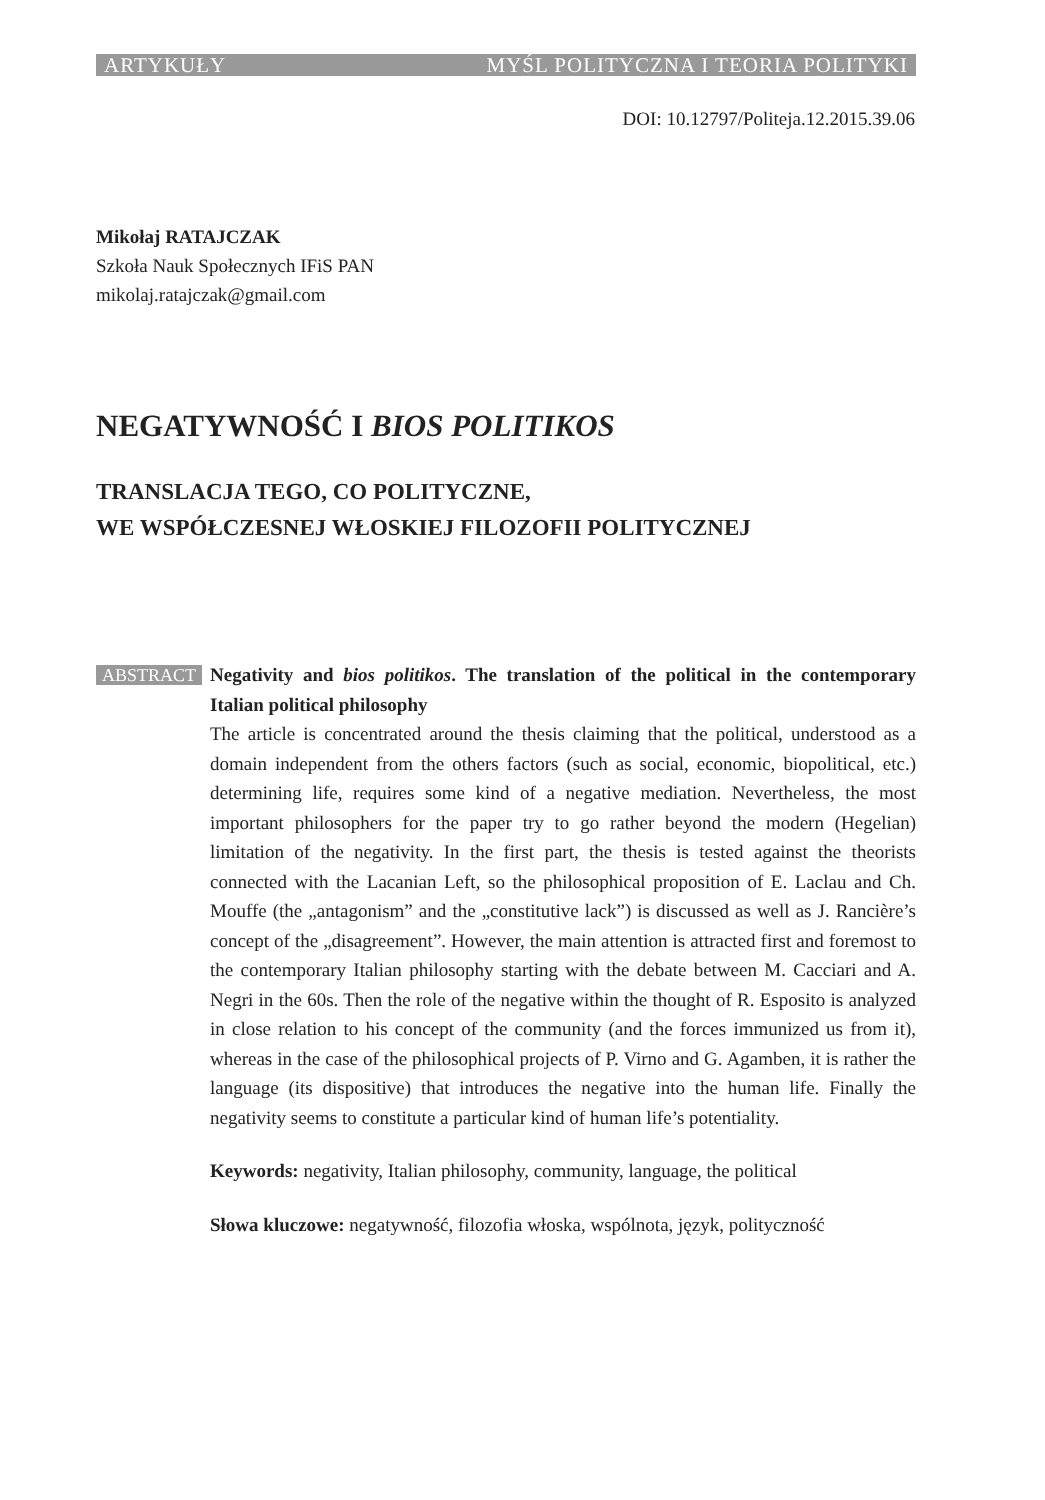ARTYKUŁY MYŚL POLITYCZNA I TEORIA POLITYKI
DOI: 10.12797/Politeja.12.2015.39.06
Mikołaj RATAJCZAK
Szkoła Nauk Społecznych IFiS PAN
mikolaj.ratajczak@gmail.com
NEGATYWNOŚĆ I BIOS POLITIKOS
TRANSLACJA TEGO, CO POLITYCZNE,
WE WSPÓŁCZESNEJ WŁOSKIEJ FILOZOFII POLITYCZNEJ
ABSTRACT Negativity and bios politikos. The translation of the political in the contemporary Italian political philosophy
The article is concentrated around the thesis claiming that the political, understood as a domain independent from the others factors (such as social, economic, biopolitical, etc.) determining life, requires some kind of a negative mediation. Nevertheless, the most important philosophers for the paper try to go rather beyond the modern (Hegelian) limitation of the negativity. In the first part, the thesis is tested against the theorists connected with the Lacanian Left, so the philosophical proposition of E. Laclau and Ch. Mouffe (the „antagonism” and the „constitutive lack”) is discussed as well as J. Rancière’s concept of the „disagreement”. However, the main attention is attracted first and foremost to the contemporary Italian philosophy starting with the debate between M. Cacciari and A. Negri in the 60s. Then the role of the negative within the thought of R. Esposito is analyzed in close relation to his concept of the community (and the forces immunized us from it), whereas in the case of the philosophical projects of P. Virno and G. Agamben, it is rather the language (its dispositive) that introduces the negative into the human life. Finally the negativity seems to constitute a particular kind of human life’s potentiality.
Keywords: negativity, Italian philosophy, community, language, the political
Słowa kluczowe: negatywność, filozofia włoska, wspólnota, język, polityczność